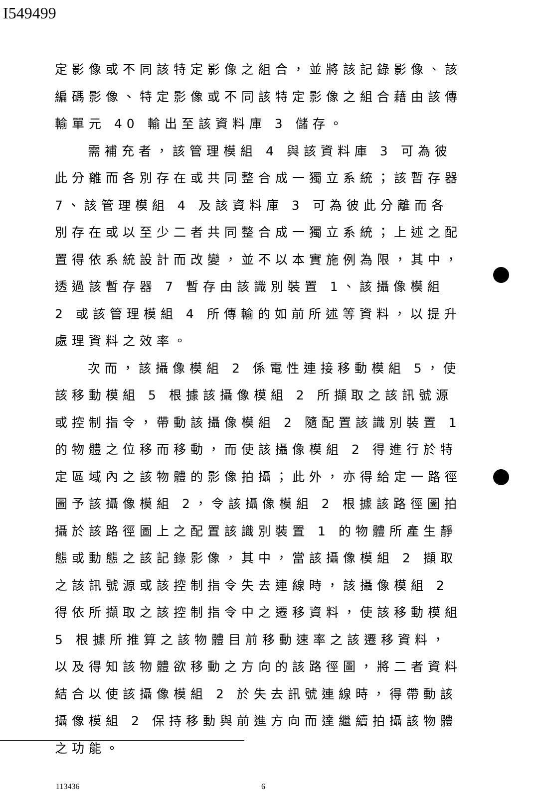I549499
定影像或不同該特定影像之組合，並將該記錄影像、該編碼影像、特定影像或不同該特定影像之組合藉由該傳輸單元 40 輸出至該資料庫 3 儲存。
需補充者，該管理模組 4 與該資料庫 3 可為彼此分離而各別存在或共同整合成一獨立系統；該暫存器 7、該管理模組 4 及該資料庫 3 可為彼此分離而各別存在或以至少二者共同整合成一獨立系統；上述之配置得依系統設計而改變，並不以本實施例為限，其中，透過該暫存器 7 暫存由該識別裝置 1、該攝像模組 2 或該管理模組 4 所傳輸的如前所述等資料，以提升處理資料之效率。
次而，該攝像模組 2 係電性連接移動模組 5，使該移動模組 5 根據該攝像模組 2 所擷取之該訊號源或控制指令，帶動該攝像模組 2 隨配置該識別裝置 1 的物體之位移而移動，而使該攝像模組 2 得進行於特定區域內之該物體的影像拍攝；此外，亦得給定一路徑圖予該攝像模組 2，令該攝像模組 2 根據該路徑圖拍攝於該路徑圖上之配置該識別裝置 1 的物體所產生靜態或動態之該記錄影像，其中，當該攝像模組 2 擷取之該訊號源或該控制指令失去連線時，該攝像模組 2 得依所擷取之該控制指令中之遷移資料，使該移動模組 5 根據所推算之該物體目前移動速率之該遷移資料，以及得知該物體欲移動之方向的該路徑圖，將二者資料結合以使該攝像模組 2 於失去訊號連線時，得帶動該攝像模組 2 保持移動與前進方向而達繼續拍攝該物體之功能。
113436 6